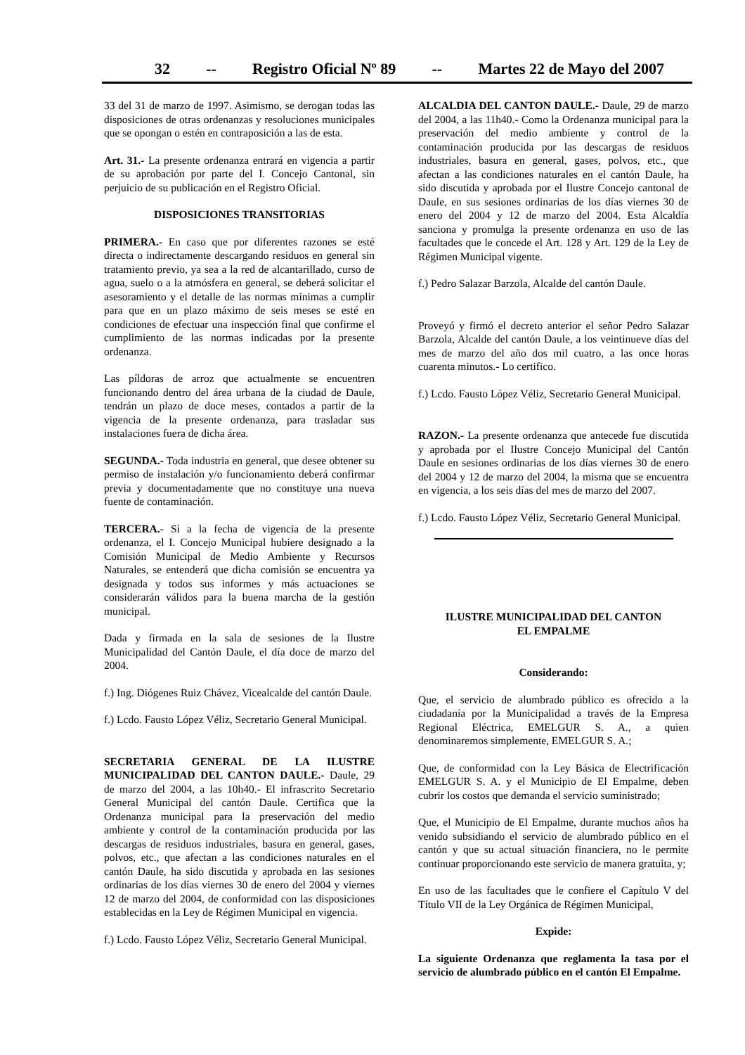32 -- Registro Oficial Nº 89 -- Martes 22 de Mayo del 2007
33 del 31 de marzo de 1997. Asimismo, se derogan todas las disposiciones de otras ordenanzas y resoluciones municipales que se opongan o estén en contraposición a las de esta.
Art. 31.- La presente ordenanza entrará en vigencia a partir de su aprobación por parte del I. Concejo Cantonal, sin perjuicio de su publicación en el Registro Oficial.
DISPOSICIONES TRANSITORIAS
PRIMERA.- En caso que por diferentes razones se esté directa o indirectamente descargando residuos en general sin tratamiento previo, ya sea a la red de alcantarillado, curso de agua, suelo o a la atmósfera en general, se deberá solicitar el asesoramiento y el detalle de las normas mínimas a cumplir para que en un plazo máximo de seis meses se esté en condiciones de efectuar una inspección final que confirme el cumplimiento de las normas indicadas por la presente ordenanza.
Las píldoras de arroz que actualmente se encuentren funcionando dentro del área urbana de la ciudad de Daule, tendrán un plazo de doce meses, contados a partir de la vigencia de la presente ordenanza, para trasladar sus instalaciones fuera de dicha área.
SEGUNDA.- Toda industria en general, que desee obtener su permiso de instalación y/o funcionamiento deberá confirmar previa y documentadamente que no constituye una nueva fuente de contaminación.
TERCERA.- Si a la fecha de vigencia de la presente ordenanza, el I. Concejo Municipal hubiere designado a la Comisión Municipal de Medio Ambiente y Recursos Naturales, se entenderá que dicha comisión se encuentra ya designada y todos sus informes y más actuaciones se considerarán válidos para la buena marcha de la gestión municipal.
Dada y firmada en la sala de sesiones de la Ilustre Municipalidad del Cantón Daule, el día doce de marzo del 2004.
f.) Ing. Diógenes Ruiz Chávez, Vicealcalde del cantón Daule.
f.) Lcdo. Fausto López Véliz, Secretario General Municipal.
SECRETARIA GENERAL DE LA ILUSTRE MUNICIPALIDAD DEL CANTON DAULE.- Daule, 29 de marzo del 2004, a las 10h40.- El infrascrito Secretario General Municipal del cantón Daule. Certifica que la Ordenanza municipal para la preservación del medio ambiente y control de la contaminación producida por las descargas de residuos industriales, basura en general, gases, polvos, etc., que afectan a las condiciones naturales en el cantón Daule, ha sido discutida y aprobada en las sesiones ordinarias de los días viernes 30 de enero del 2004 y viernes 12 de marzo del 2004, de conformidad con las disposiciones establecidas en la Ley de Régimen Municipal en vigencia.
f.) Lcdo. Fausto López Véliz, Secretario General Municipal.
ALCALDIA DEL CANTON DAULE.- Daule, 29 de marzo del 2004, a las 11h40.- Como la Ordenanza municipal para la preservación del medio ambiente y control de la contaminación producida por las descargas de residuos industriales, basura en general, gases, polvos, etc., que afectan a las condiciones naturales en el cantón Daule, ha sido discutida y aprobada por el Ilustre Concejo cantonal de Daule, en sus sesiones ordinarias de los días viernes 30 de enero del 2004 y 12 de marzo del 2004. Esta Alcaldía sanciona y promulga la presente ordenanza en uso de las facultades que le concede el Art. 128 y Art. 129 de la Ley de Régimen Municipal vigente.
f.) Pedro Salazar Barzola, Alcalde del cantón Daule.
Proveyó y firmó el decreto anterior el señor Pedro Salazar Barzola, Alcalde del cantón Daule, a los veintinueve días del mes de marzo del año dos mil cuatro, a las once horas cuarenta minutos.- Lo certifico.
f.) Lcdo. Fausto López Véliz, Secretario General Municipal.
RAZON.- La presente ordenanza que antecede fue discutida y aprobada por el Ilustre Concejo Municipal del Cantón Daule en sesiones ordinarias de los días viernes 30 de enero del 2004 y 12 de marzo del 2004, la misma que se encuentra en vigencia, a los seis días del mes de marzo del 2007.
f.) Lcdo. Fausto López Véliz, Secretario General Municipal.
ILUSTRE MUNICIPALIDAD DEL CANTON
EL EMPALME
Considerando:
Que, el servicio de alumbrado público es ofrecido a la ciudadanía por la Municipalidad a través de la Empresa Regional Eléctrica, EMELGUR S. A., a quien denominaremos simplemente, EMELGUR S. A.;
Que, de conformidad con la Ley Básica de Electrificación EMELGUR S. A. y el Municipio de El Empalme, deben cubrir los costos que demanda el servicio suministrado;
Que, el Municipio de El Empalme, durante muchos años ha venido subsidiando el servicio de alumbrado público en el cantón y que su actual situación financiera, no le permite continuar proporcionando este servicio de manera gratuita, y;
En uso de las facultades que le confiere el Capítulo V del Título VII de la Ley Orgánica de Régimen Municipal,
Expide:
La siguiente Ordenanza que reglamenta la tasa por el servicio de alumbrado público en el cantón El Empalme.